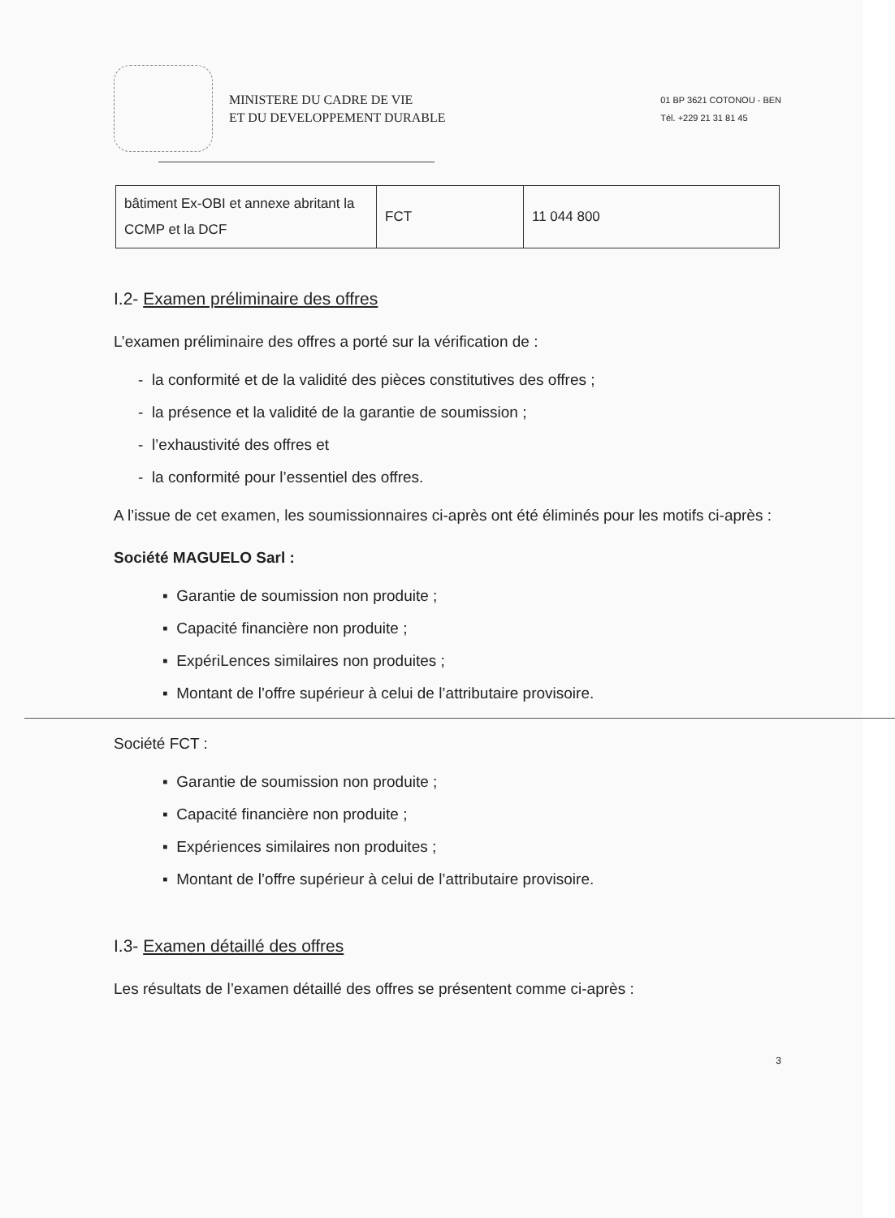MINISTERE DU CADRE DE VIE
ET DU DEVELOPPEMENT DURABLE
01 BP 3621 COTONOU - BEN
Tél. +229 21 31 81 45
| bâtiment Ex-OBI et annexe abritant la CCMP et la DCF | FCT | 11 044 800 |
I.2- Examen préliminaire des offres
L’examen préliminaire des offres a porté sur la vérification de :
- la conformité et de la validité des pièces constitutives des offres ;
- la présence et la validité de la garantie de soumission ;
- l’exhaustivité des offres et
- la conformité pour l’essentiel des offres.
A l’issue de cet examen, les soumissionnaires ci-après ont été éliminés pour les motifs ci-après :
Société MAGUELO Sarl :
▪ Garantie de soumission non produite ;
▪ Capacité financière non produite ;
▪ ExpériLences similaires non produites ;
▪ Montant de l’offre supérieur à celui de l’attributaire provisoire.
Société FCT :
▪ Garantie de soumission non produite ;
▪ Capacité financière non produite ;
▪ Expériences similaires non produites ;
▪ Montant de l’offre supérieur à celui de l’attributaire provisoire.
I.3- Examen détaillé des offres
Les résultats de l’examen détaillé des offres se présentent comme ci-après :
3